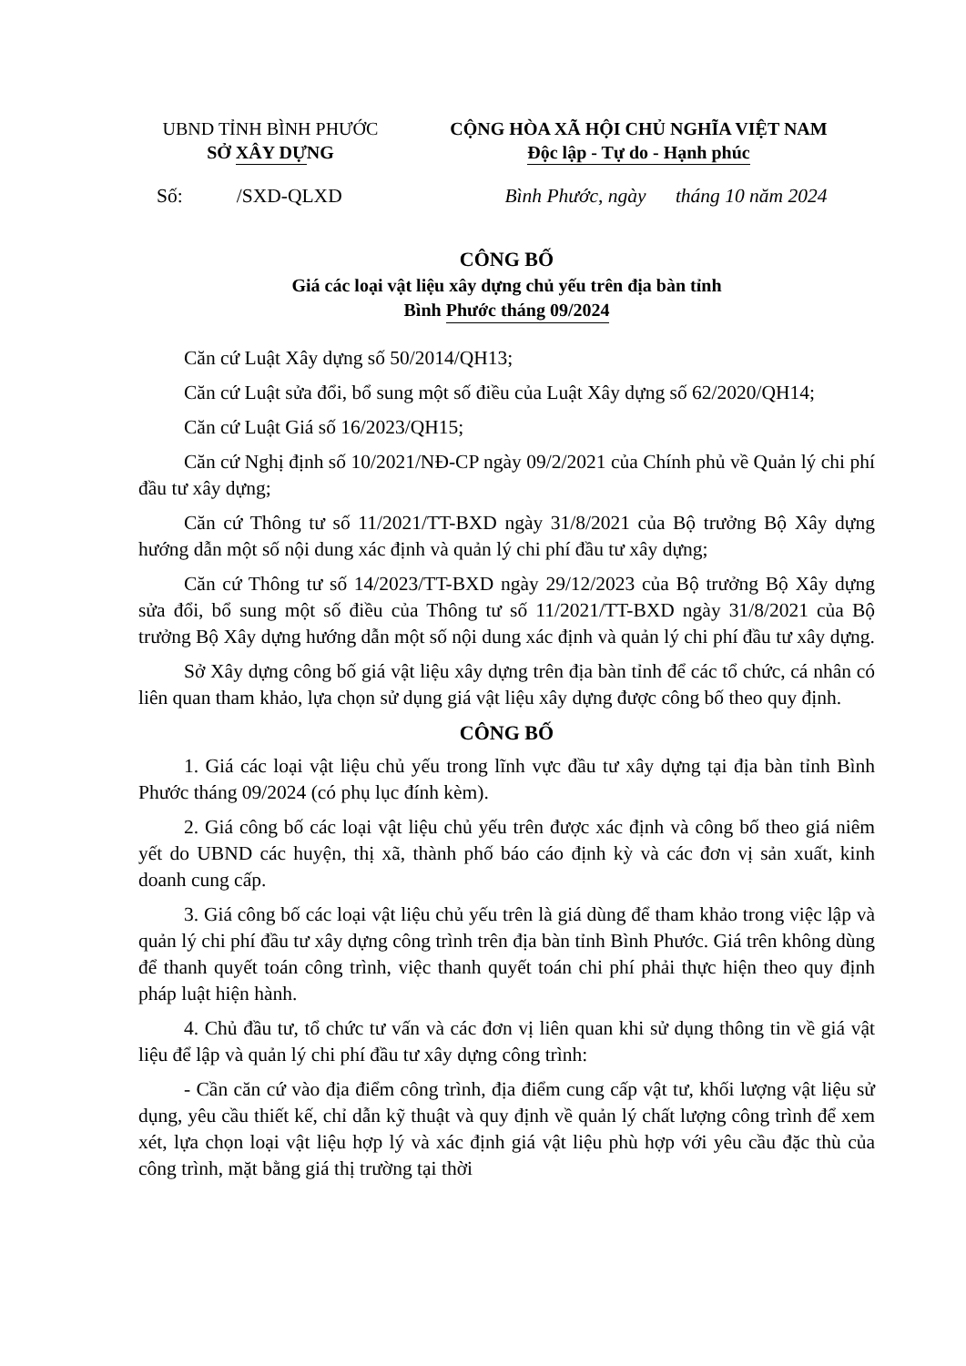UBND TỈNH BÌNH PHƯỚC
SỞ XÂY DỰNG
CỘNG HÒA XÃ HỘI CHỦ NGHĨA VIỆT NAM
Độc lập - Tự do - Hạnh phúc
Số: /SXD-QLXD Bình Phước, ngày tháng 10 năm 2024
CÔNG BỐ
Giá các loại vật liệu xây dựng chủ yếu trên địa bàn tỉnh
Bình Phước tháng 09/2024
Căn cứ Luật Xây dựng số 50/2014/QH13;
Căn cứ Luật sửa đổi, bổ sung một số điều của Luật Xây dựng số 62/2020/QH14;
Căn cứ Luật Giá số 16/2023/QH15;
Căn cứ Nghị định số 10/2021/NĐ-CP ngày 09/2/2021 của Chính phủ về Quản lý chi phí đầu tư xây dựng;
Căn cứ Thông tư số 11/2021/TT-BXD ngày 31/8/2021 của Bộ trưởng Bộ Xây dựng hướng dẫn một số nội dung xác định và quản lý chi phí đầu tư xây dựng;
Căn cứ Thông tư số 14/2023/TT-BXD ngày 29/12/2023 của Bộ trưởng Bộ Xây dựng sửa đổi, bổ sung một số điều của Thông tư số 11/2021/TT-BXD ngày 31/8/2021 của Bộ trưởng Bộ Xây dựng hướng dẫn một số nội dung xác định và quản lý chi phí đầu tư xây dựng.
Sở Xây dựng công bố giá vật liệu xây dựng trên địa bàn tỉnh để các tổ chức, cá nhân có liên quan tham khảo, lựa chọn sử dụng giá vật liệu xây dựng được công bố theo quy định.
CÔNG BỐ
1. Giá các loại vật liệu chủ yếu trong lĩnh vực đầu tư xây dựng tại địa bàn tỉnh Bình Phước tháng 09/2024 (có phụ lục đính kèm).
2. Giá công bố các loại vật liệu chủ yếu trên được xác định và công bố theo giá niêm yết do UBND các huyện, thị xã, thành phố báo cáo định kỳ và các đơn vị sản xuất, kinh doanh cung cấp.
3. Giá công bố các loại vật liệu chủ yếu trên là giá dùng để tham khảo trong việc lập và quản lý chi phí đầu tư xây dựng công trình trên địa bàn tỉnh Bình Phước. Giá trên không dùng để thanh quyết toán công trình, việc thanh quyết toán chi phí phải thực hiện theo quy định pháp luật hiện hành.
4. Chủ đầu tư, tổ chức tư vấn và các đơn vị liên quan khi sử dụng thông tin về giá vật liệu để lập và quản lý chi phí đầu tư xây dựng công trình:
- Cần căn cứ vào địa điểm công trình, địa điểm cung cấp vật tư, khối lượng vật liệu sử dụng, yêu cầu thiết kế, chỉ dẫn kỹ thuật và quy định về quản lý chất lượng công trình để xem xét, lựa chọn loại vật liệu hợp lý và xác định giá vật liệu phù hợp với yêu cầu đặc thù của công trình, mặt bằng giá thị trường tại thời